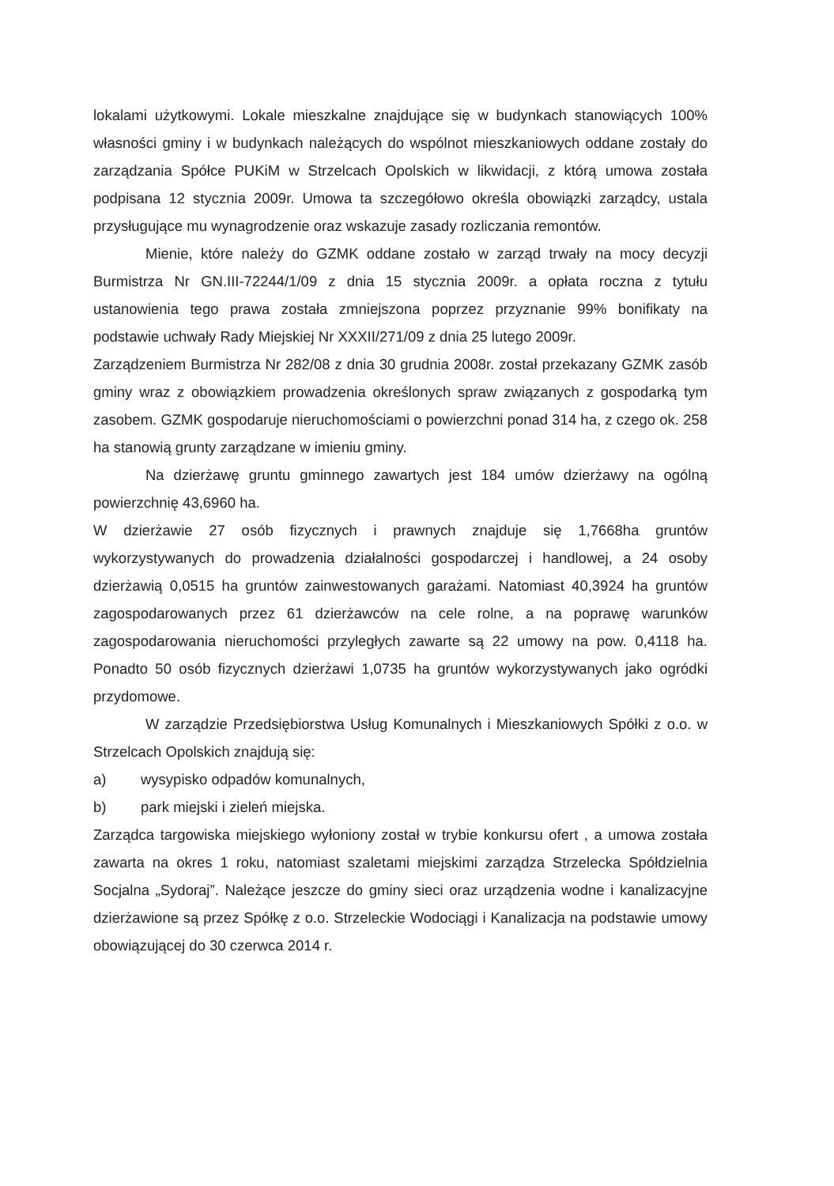lokalami użytkowymi. Lokale mieszkalne znajdujące się w budynkach stanowiących 100% własności gminy i w budynkach należących do wspólnot mieszkaniowych oddane zostały do zarządzania Spółce PUKiM w Strzelcach Opolskich w likwidacji, z którą umowa została podpisana 12 stycznia 2009r. Umowa ta szczegółowo określa obowiązki zarządcy, ustala przysługujące mu wynagrodzenie oraz wskazuje zasady rozliczania remontów.
Mienie, które należy do GZMK oddane zostało w zarząd trwały na mocy decyzji Burmistrza Nr GN.III-72244/1/09 z dnia 15 stycznia 2009r. a opłata roczna z tytułu ustanowienia tego prawa została zmniejszona poprzez przyznanie 99% bonifikaty na podstawie uchwały Rady Miejskiej Nr XXXII/271/09 z dnia 25 lutego 2009r.
Zarządzeniem Burmistrza Nr 282/08 z dnia 30 grudnia 2008r. został przekazany GZMK zasób gminy wraz z obowiązkiem prowadzenia określonych spraw związanych z gospodarką tym zasobem. GZMK gospodaruje nieruchomościami o powierzchni ponad 314 ha, z czego ok. 258 ha stanowią grunty zarządzane w imieniu gminy.
Na dzierżawę gruntu gminnego zawartych jest 184 umów dzierżawy na ogólną powierzchnię 43,6960 ha.
W dzierżawie 27 osób fizycznych i prawnych znajduje się 1,7668ha gruntów wykorzystywanych do prowadzenia działalności gospodarczej i handlowej, a 24 osoby dzierżawią 0,0515 ha gruntów zainwestowanych garażami. Natomiast 40,3924 ha gruntów zagospodarowanych przez 61 dzierżawców na cele rolne, a na poprawę warunków zagospodarowania nieruchomości przyległych zawarte są 22 umowy na pow. 0,4118 ha. Ponadto 50 osób fizycznych dzierżawi 1,0735 ha gruntów wykorzystywanych jako ogródki przydomowe.
W zarządzie Przedsiębiorstwa Usług Komunalnych i Mieszkaniowych Spółki z o.o. w Strzelcach Opolskich znajdują się:
a) wysypisko odpadów komunalnych,
b) park miejski i zieleń miejska.
Zarządca targowiska miejskiego wyłoniony został w trybie konkursu ofert , a umowa została zawarta na okres 1 roku, natomiast szaletami miejskimi zarządza Strzelecka Spółdzielnia Socjalna „Sydoraj”. Należące jeszcze do gminy sieci oraz urządzenia wodne i kanalizacyjne dzierżawione są przez Spółkę z o.o. Strzeleckie Wodociągi i Kanalizacja na podstawie umowy obowiązującej do 30 czerwca 2014 r.